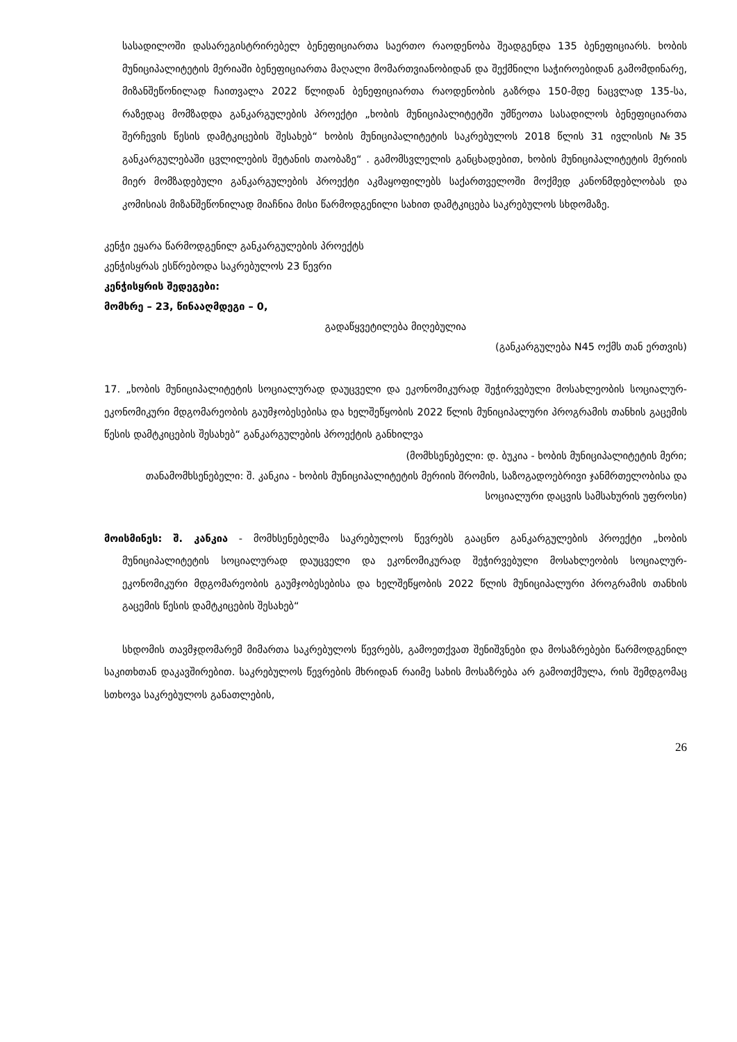სასადილოში დასარეგისტრირებელ ბენეფიციართა საერთო რაოდენობა შეადგენდა 135 ბენეფიციარს. ხობის მუნიციპალიტეტის მერიაში ბენეფიციართა მაღალი მომართვიანობიდან და შექმნილი საჭიროებიდან გამომდინარე, მიზანშეწონილად ჩაითვალა 2022 წლიდან ბენეფიციართა რაოდენობის გაზრდა 150-მდე ნაცვლად 135-სა, რაზედაც მომზადდა განკარგულების პროექტი „ხობის მუნიციპალიტეტში უმწეოთა სასადილოს ბენეფიციართა შერჩევის წესის დამტკიცების შესახებ“ ხობის მუნიციპალიტეტის საკრებულოს 2018 წლის 31 ივლისის №35 განკარგულებაში ცვლილების შეტანის თაობაზე“ . გამომსვლელის განცხადებით, ხობის მუნიციპალიტეტის მერიის მიერ მომზადებული განკარგულების პროექტი აკმაყოფილებს საქართველოში მოქმედ კანონმდებლობას და კომისიას მიზანშეწონილად მიაჩნია მისი წარმოდგენილი სახით დამტკიცება საკრებულოს სხდომაზე.
კენჭი ეყარა წარმოდგენილ განკარგულების პროექტს
კენჭისყრას ესწრებოდა საკრებულოს 23 წევრი
კენჭისყრის შედეგები:
მომხრე – 23, წინააღმდეგი – 0,
გადაწყვეტილება მიღებულია
(განკარგულება N45 ოქმს თან ერთვის)
17. „ხობის მუნიციპალიტეტის სოციალურად დაუცველი და ეკონომიკურად შეჭირვებული მოსახლეობის სოციალურ-ეკონომიკური მდგომარეობის გაუმჯობესებისა და ხელშეწყობის 2022 წლის მუნიციპალური პროგრამის თანხის გაცემის წესის დამტკიცების შესახებ“ განკარგულების პროექტის განხილვა
(მომხსენებელი: დ. ბუკია - ხობის მუნიციპალიტეტის მერი;
თანამომხსენებელი: შ. კანკია - ხობის მუნიციპალიტეტის მერიის შრომის, საზოგადოებრივი ჯანმრთელობისა და სოციალური დაცვის სამსახურის უფროსი)
მოისმინეს: შ. კანკია - მომხსენებელმა საკრებულოს წევრებს გააცნო განკარგულების პროექტი „ხობის მუნიციპალიტეტის სოციალურად დაუცველი და ეკონომიკურად შეჭირვებული მოსახლეობის სოციალურ-ეკონომიკური მდგომარეობის გაუმჯობესებისა და ხელშეწყობის 2022 წლის მუნიციპალური პროგრამის თანხის გაცემის წესის დამტკიცების შესახებ“
სხდომის თავმჯდომარემ მიმართა საკრებულოს წევრებს, გამოეთქვათ შენიშვნები და მოსაზრებები წარმოდგენილ საკითხთან დაკავშირებით. საკრებულოს წევრების მხრიდან რაიმე სახის მოსაზრება არ გამოთქმულა, რის შემდგომაც სთხოვა საკრებულოს განათლების,
26